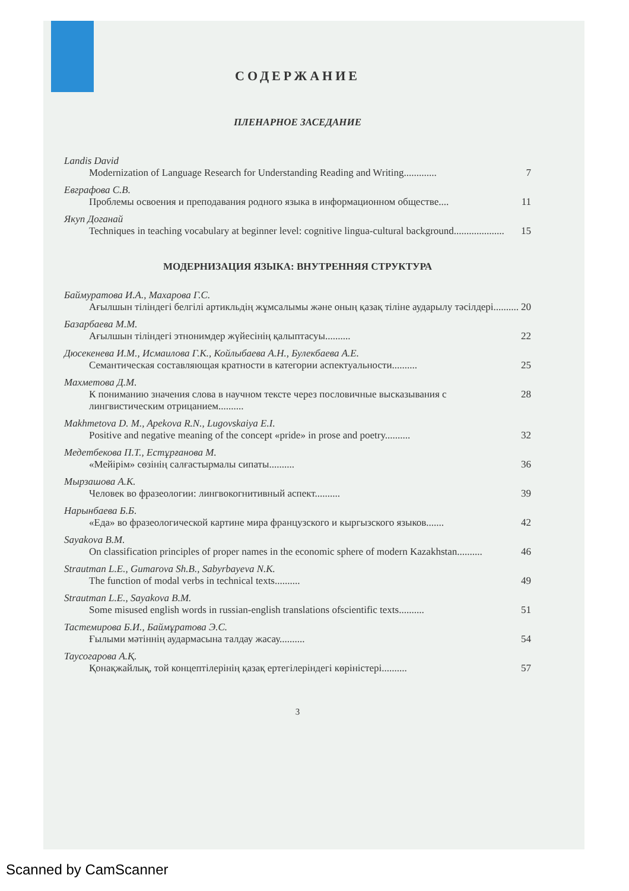СОДЕРЖАНИЕ
ПЛЕНАРНОЕ ЗАСЕДАНИЕ
Landis David
Modernization of Language Research for Understanding Reading and Writing............. 7
Евграфова С.В.
Проблемы освоения и преподавания родного языка в информационном обществе.... 11
Якуп Доганай
Techniques in teaching vocabulary at beginner level: cognitive lingua-cultural background.................... 15
МОДЕРНИЗАЦИЯ ЯЗЫКА: ВНУТРЕННЯЯ СТРУКТУРА
Баймуратова И.А., Махарова Г.С.
Ағылшын тіліндегі белгілі артикльдің жұмсалымы және оның қазақ тіліне аударылу тәсілдері.......... 20
Базарбаева М.М.
Ағылшын тіліндегі этнонимдер жүйесінің қалыптасуы.......... 22
Дюсекенева И.М., Исмаилова Г.К., Койлыбаева А.Н., Булекбаева А.Е.
Семантическая составляющая кратности в категории аспектуальности.......... 25
Махметова Д.М.
К пониманию значения слова в научном тексте через пословичные высказывания с лингвистическим отрицанием.......... 28
Makhmetova D. M., Apekova R.N., Lugovskaiya E.I.
Positive and negative meaning of the concept «pride» in prose and poetry.......... 32
Медетбекова П.Т., Естұрғанова М.
«Мейірім» сөзінің салғастырмалы сипаты.......... 36
Мырзашова А.К.
Человек во фразеологии: лингвокогнитивный аспект.......... 39
Нарынбаева Б.Б.
«Еда» во фразеологической картине мира французского и кыргызского языков....... 42
Sayakova B.M.
On classification principles of proper names in the economic sphere of modern Kazakhstan.......... 46
Strautman L.E., Gumarova Sh.B., Sabyrbayeva N.K.
The function of modal verbs in technical texts.......... 49
Strautman L.E., Sayakova B.M.
Some misused english words in russian-english translations ofscientific texts.......... 51
Тастемирова Б.И., Баймұратова Э.С.
Ғылыми мәтіннің аудармасына талдау жасау.......... 54
Таусогарова А.Қ.
Қонақжайлық, той концептілерінің қазақ ертегілеріндегі көріністері.......... 57
3
Scanned by CamScanner